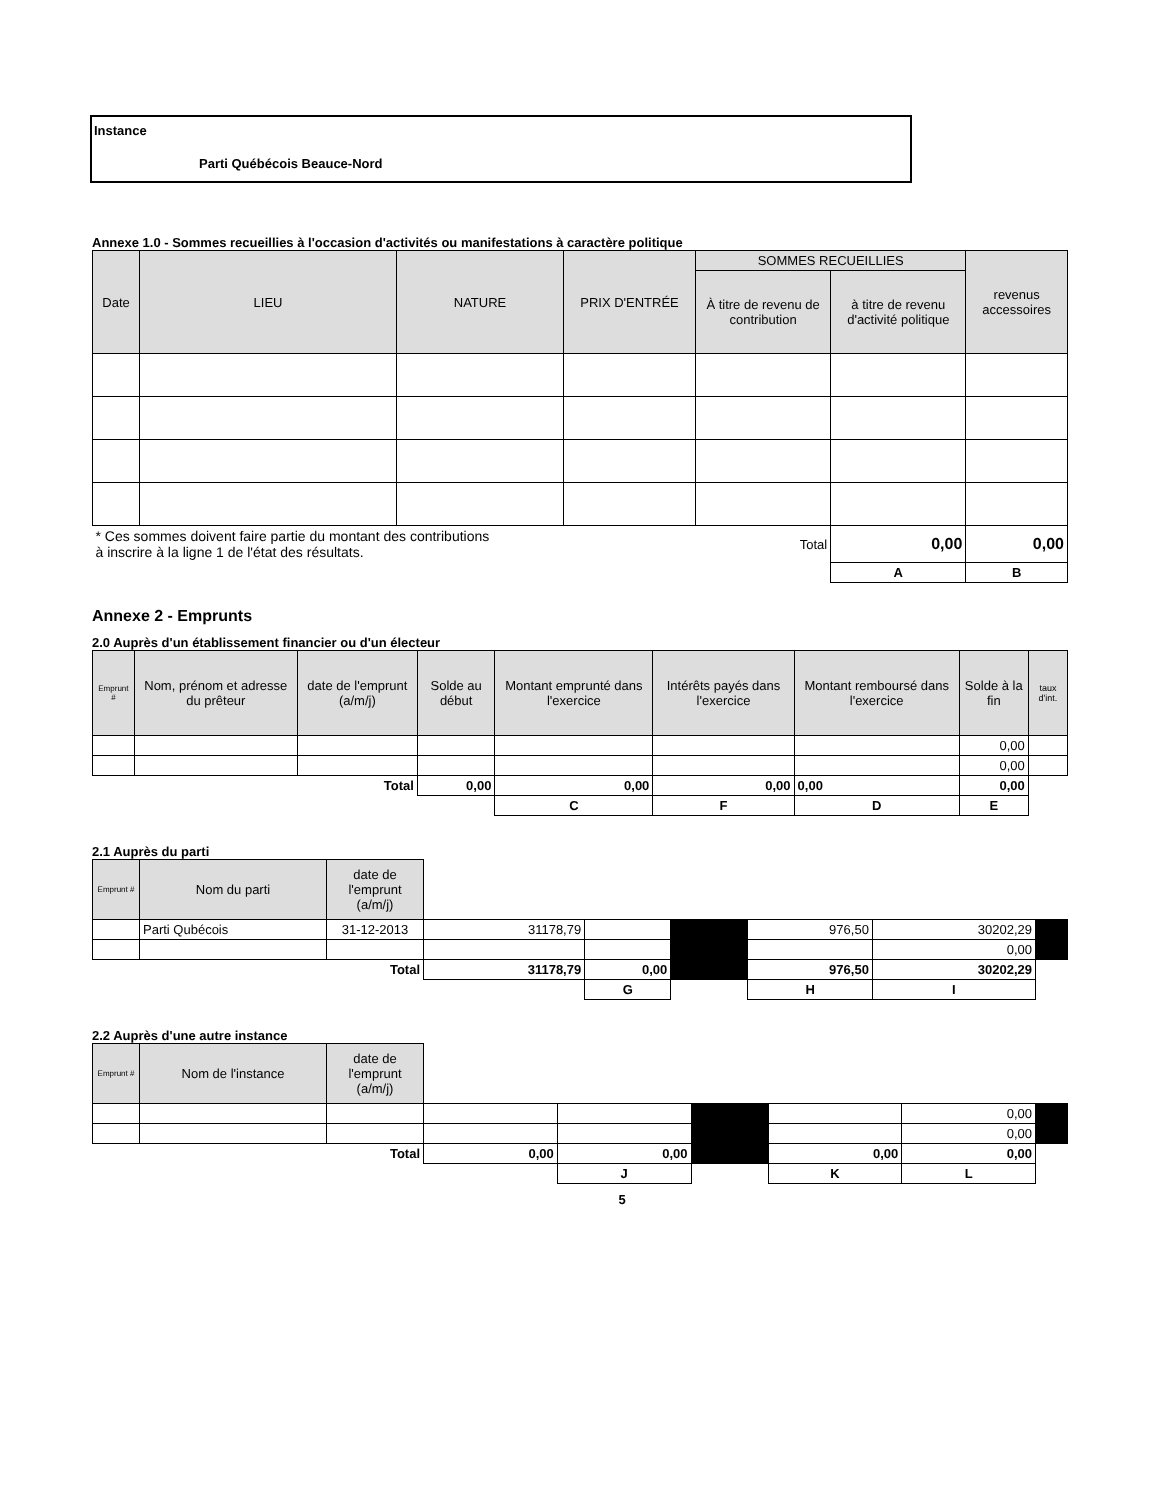Instance
Parti Québécois Beauce-Nord
Annexe 1.0 - Sommes recueillies à l'occasion d'activités ou manifestations à caractère politique
| Date | LIEU | NATURE | PRIX D'ENTRÉE | SOMMES RECUEILLIES | | revenus accessoires |
| --- | --- | --- | --- | --- | --- | --- |
| | | | | À titre de revenu de contribution | à titre de revenu d'activité politique | |
| * Ces sommes doivent faire partie du montant des contributions à inscrire à la ligne 1 de l'état des résultats. | | | | Total | 0,00 | 0,00 |
| | | | | | A | B |
Annexe 2 - Emprunts
2.0 Auprès d'un établissement financier ou d'un électeur
| Emprunt # | Nom, prénom et adresse du prêteur | date de l'emprunt (a/m/j) | Solde au début | Montant emprunté dans l'exercice | Intérêts payés dans l'exercice | Montant remboursé dans l'exercice | Solde à la fin | taux d'int. |
| --- | --- | --- | --- | --- | --- | --- | --- | --- |
| | | | | | | | 0,00 | |
| | | | | | | | 0,00 | |
| Total | | | 0,00 | 0,00 | 0,00 | 0,00 | 0,00 | |
| | | | | C | F | D | E | |
2.1 Auprès du parti
| Emprunt # | Nom du parti | date de l'emprunt (a/m/j) | | | | | | |
| | Parti Qubécois | 31-12-2013 | 31178,79 | | | 976,50 | 30202,29 | |
| | | | | | | | 0,00 | |
| Total | | | 31178,79 | 0,00 | | 976,50 | 30202,29 | |
| | | | | G | | H | I | |
2.2 Auprès d'une autre instance
| Emprunt # | Nom de l'instance | date de l'emprunt (a/m/j) | | | | | | |
| | | | | | | | 0,00 | |
| | | | | | | | 0,00 | |
| Total | | | 0,00 | 0,00 | | 0,00 | 0,00 | |
| | | | | J | | K | L | |
5